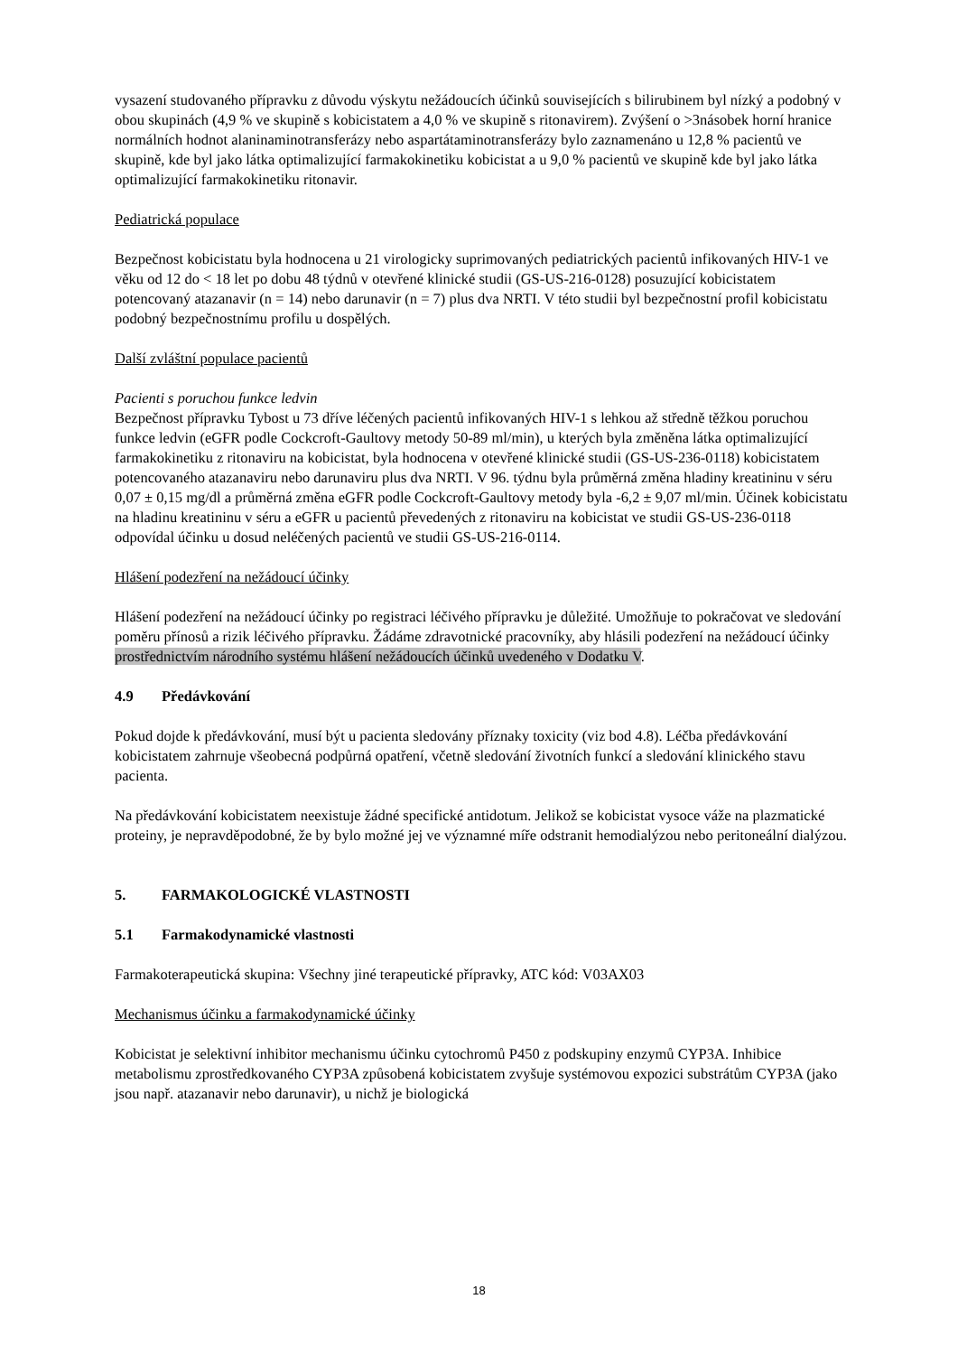vysazení studovaného přípravku z důvodu výskytu nežádoucích účinků souvisejících s bilirubinem byl nízký a podobný v obou skupinách (4,9 % ve skupině s kobicistatem a 4,0 % ve skupině s ritonavirem). Zvýšení o >3násobek horní hranice normálních hodnot alaninaminotransferázy nebo aspartátaminotransferázy bylo zaznamenáno u 12,8 % pacientů ve skupině, kde byl jako látka optimalizující farmakokinetiku kobicistat a u 9,0 % pacientů ve skupině kde byl jako látka optimalizující farmakokinetiku ritonavir.
Pediatrická populace
Bezpečnost kobicistatu byla hodnocena u 21 virologicky suprimovaných pediatrických pacientů infikovaných HIV-1 ve věku od 12 do < 18 let po dobu 48 týdnů v otevřené klinické studii (GS-US-216-0128) posuzující kobicistatem potencovaný atazanavir (n = 14) nebo darunavir (n = 7) plus dva NRTI. V této studii byl bezpečnostní profil kobicistatu podobný bezpečnostnímu profilu u dospělých.
Další zvláštní populace pacientů
Pacienti s poruchou funkce ledvin
Bezpečnost přípravku Tybost u 73 dříve léčených pacientů infikovaných HIV-1 s lehkou až středně těžkou poruchou funkce ledvin (eGFR podle Cockcroft-Gaultovy metody 50-89 ml/min), u kterých byla změněna látka optimalizující farmakokinetiku z ritonaviru na kobicistat, byla hodnocena v otevřené klinické studii (GS-US-236-0118) kobicistatem potencovaného atazanaviru nebo darunaviru plus dva NRTI. V 96. týdnu byla průměrná změna hladiny kreatininu v séru 0,07 ± 0,15 mg/dl a průměrná změna eGFR podle Cockcroft-Gaultovy metody byla -6,2 ± 9,07 ml/min. Účinek kobicistatu na hladinu kreatininu v séru a eGFR u pacientů převedených z ritonaviru na kobicistat ve studii GS-US-236-0118 odpovídal účinku u dosud neléčených pacientů ve studii GS-US-216-0114.
Hlášení podezření na nežádoucí účinky
Hlášení podezření na nežádoucí účinky po registraci léčivého přípravku je důležité. Umožňuje to pokračovat ve sledování poměru přínosů a rizik léčivého přípravku. Žádáme zdravotnické pracovníky, aby hlásili podezření na nežádoucí účinky prostřednictvím národního systému hlášení nežádoucích účinků uvedeného v Dodatku V.
4.9 Předávkování
Pokud dojde k předávkování, musí být u pacienta sledovány příznaky toxicity (viz bod 4.8). Léčba předávkování kobicistatem zahrnuje všeobecná podpůrná opatření, včetně sledování životních funkcí a sledování klinického stavu pacienta.
Na předávkování kobicistatem neexistuje žádné specifické antidotum. Jelikož se kobicistat vysoce váže na plazmatické proteiny, je nepravděpodobné, že by bylo možné jej ve významné míře odstranit hemodialýzou nebo peritoneální dialýzou.
5. FARMAKOLOGICKÉ VLASTNOSTI
5.1 Farmakodynamické vlastnosti
Farmakoterapeutická skupina: Všechny jiné terapeutické přípravky, ATC kód: V03AX03
Mechanismus účinku a farmakodynamické účinky
Kobicistat je selektivní inhibitor mechanismu účinku cytochromů P450 z podskupiny enzymů CYP3A. Inhibice metabolismu zprostředkovaného CYP3A způsobená kobicistatem zvyšuje systémovou expozici substrátům CYP3A (jako jsou např. atazanavir nebo darunavir), u nichž je biologická
18